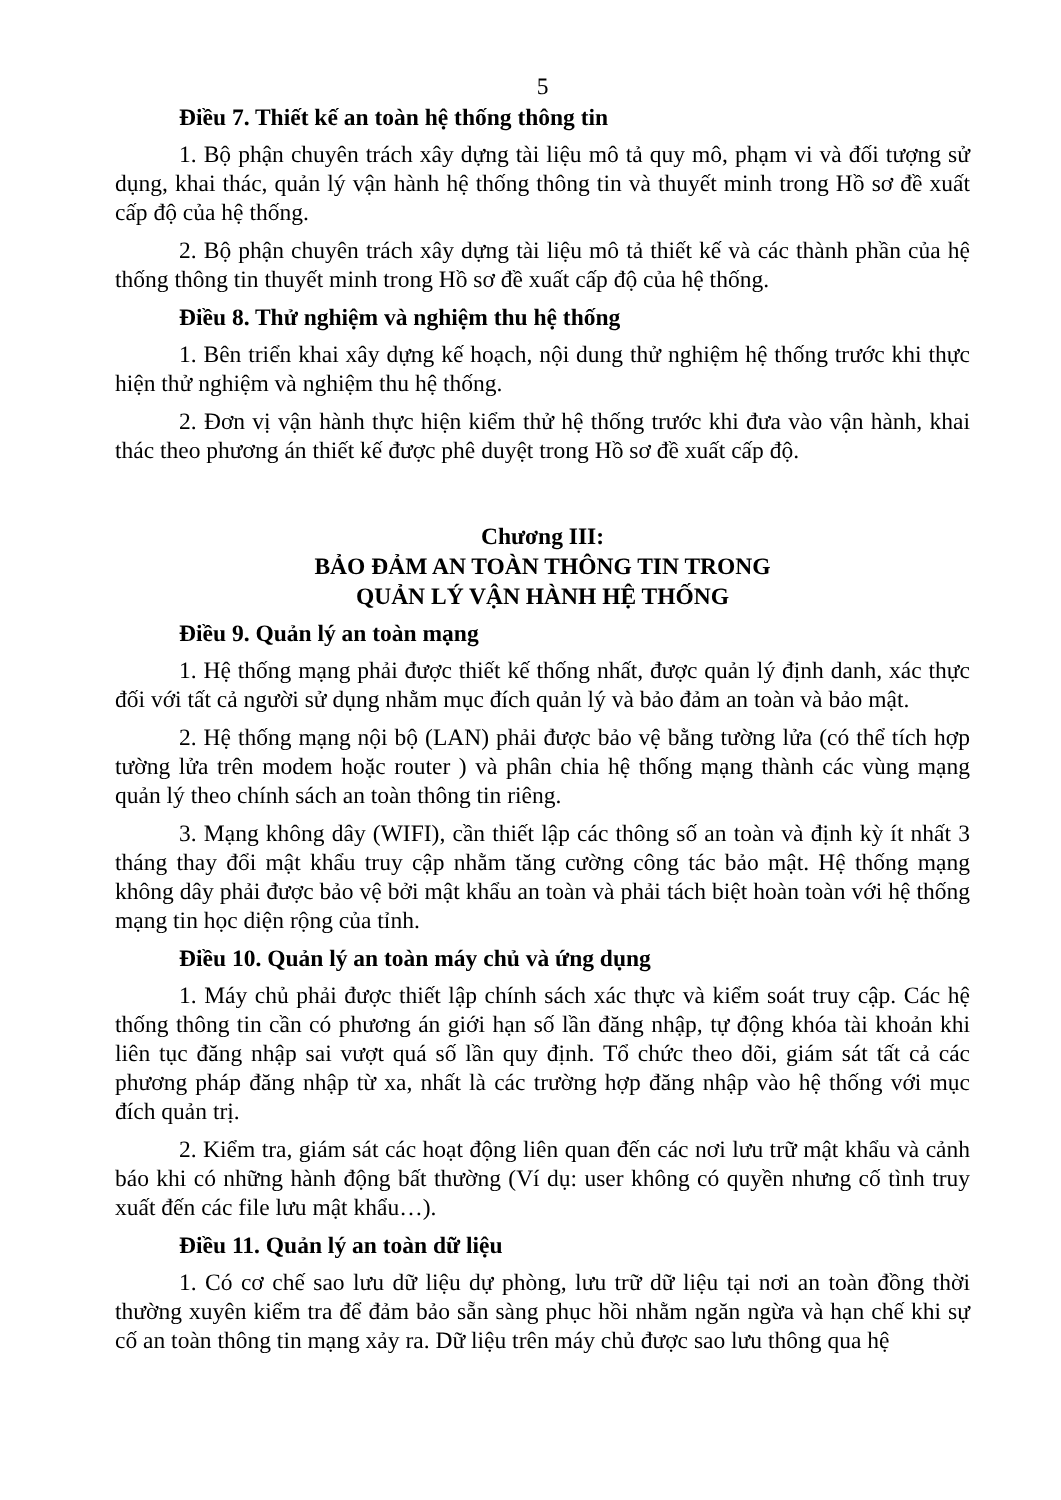5
Điều 7. Thiết kế an toàn hệ thống thông tin
1. Bộ phận chuyên trách xây dựng tài liệu mô tả quy mô, phạm vi và đối tượng sử dụng, khai thác, quản lý vận hành hệ thống thông tin và thuyết minh trong Hồ sơ đề xuất cấp độ của hệ thống.
2. Bộ phận chuyên trách xây dựng tài liệu mô tả thiết kế và các thành phần của hệ thống thông tin thuyết minh trong Hồ sơ đề xuất cấp độ của hệ thống.
Điều 8. Thử nghiệm và nghiệm thu hệ thống
1. Bên triển khai xây dựng kế hoạch, nội dung thử nghiệm hệ thống trước khi thực hiện thử nghiệm và nghiệm thu hệ thống.
2. Đơn vị vận hành thực hiện kiểm thử hệ thống trước khi đưa vào vận hành, khai thác theo phương án thiết kế được phê duyệt trong Hồ sơ đề xuất cấp độ.
Chương III:
BẢO ĐẢM AN TOÀN THÔNG TIN TRONG
QUẢN LÝ VẬN HÀNH HỆ THỐNG
Điều 9. Quản lý an toàn mạng
1. Hệ thống mạng phải được thiết kế thống nhất, được quản lý định danh, xác thực đối với tất cả người sử dụng nhằm mục đích quản lý và bảo đảm an toàn và bảo mật.
2. Hệ thống mạng nội bộ (LAN) phải được bảo vệ bằng tường lửa (có thể tích hợp tường lửa trên modem hoặc router ) và phân chia hệ thống mạng thành các vùng mạng quản lý theo chính sách an toàn thông tin riêng.
3. Mạng không dây (WIFI), cần thiết lập các thông số an toàn và định kỳ ít nhất 3 tháng thay đổi mật khẩu truy cập nhằm tăng cường công tác bảo mật. Hệ thống mạng không dây phải được bảo vệ bởi mật khẩu an toàn và phải tách biệt hoàn toàn với hệ thống mạng tin học diện rộng của tỉnh.
Điều 10. Quản lý an toàn máy chủ và ứng dụng
1. Máy chủ phải được thiết lập chính sách xác thực và kiểm soát truy cập. Các hệ thống thông tin cần có phương án giới hạn số lần đăng nhập, tự động khóa tài khoản khi liên tục đăng nhập sai vượt quá số lần quy định. Tổ chức theo dõi, giám sát tất cả các phương pháp đăng nhập từ xa, nhất là các trường hợp đăng nhập vào hệ thống với mục đích quản trị.
2. Kiểm tra, giám sát các hoạt động liên quan đến các nơi lưu trữ mật khẩu và cảnh báo khi có những hành động bất thường (Ví dụ: user không có quyền nhưng cố tình truy xuất đến các file lưu mật khẩu…).
Điều 11. Quản lý an toàn dữ liệu
1. Có cơ chế sao lưu dữ liệu dự phòng, lưu trữ dữ liệu tại nơi an toàn đồng thời thường xuyên kiểm tra để đảm bảo sẵn sàng phục hồi nhằm ngăn ngừa và hạn chế khi sự cố an toàn thông tin mạng xảy ra. Dữ liệu trên máy chủ được sao lưu thông qua hệ